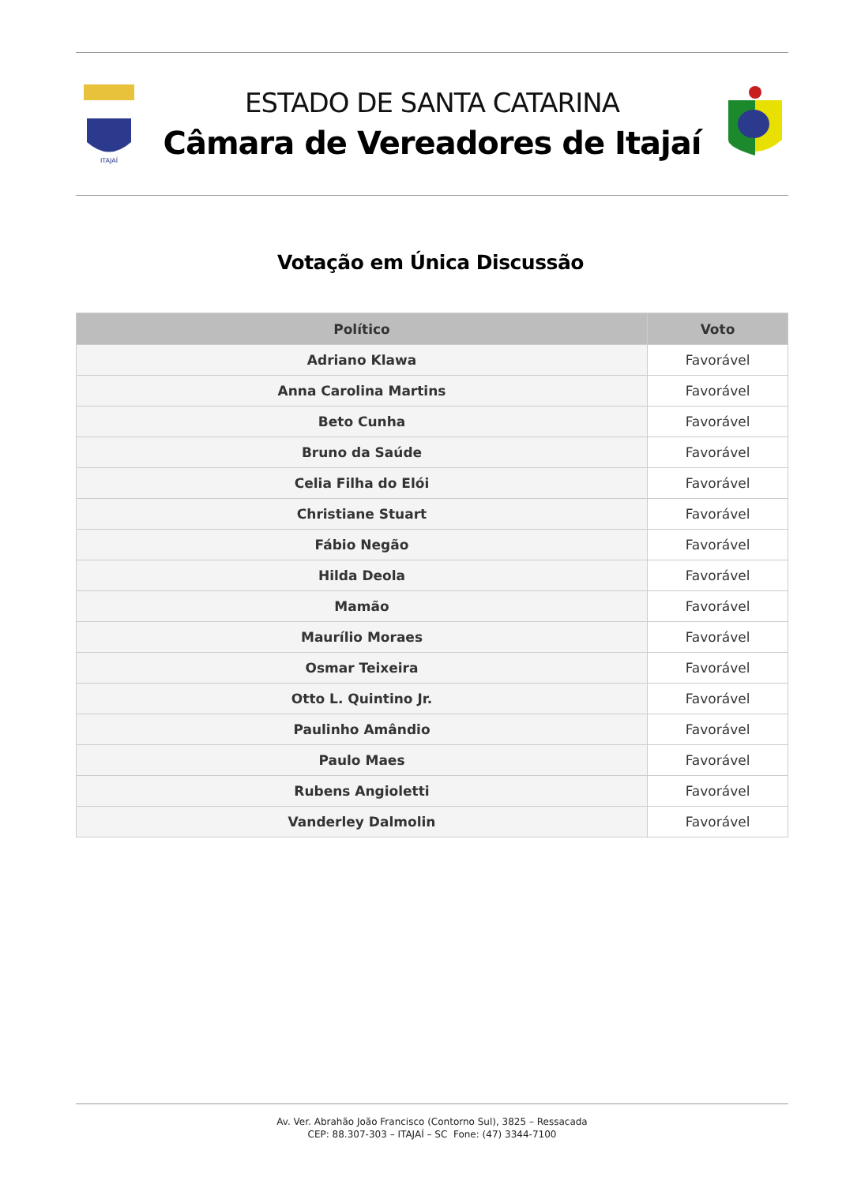ITAJAÍ
ESTADO DE SANTA CATARINA
Câmara de Vereadores de Itajaí
Votação em Única Discussão
| Político | Voto |
| --- | --- |
| Adriano Klawa | Favorável |
| Anna Carolina Martins | Favorável |
| Beto Cunha | Favorável |
| Bruno da Saúde | Favorável |
| Celia Filha do Elói | Favorável |
| Christiane Stuart | Favorável |
| Fábio Negão | Favorável |
| Hilda Deola | Favorável |
| Mamão | Favorável |
| Maurílio Moraes | Favorável |
| Osmar Teixeira | Favorável |
| Otto L. Quintino Jr. | Favorável |
| Paulinho Amândio | Favorável |
| Paulo Maes | Favorável |
| Rubens Angioletti | Favorável |
| Vanderley Dalmolin | Favorável |
Av. Ver. Abrahão João Francisco (Contorno Sul), 3825 – Ressacada
CEP: 88.307-303 – ITAJAÍ – SC Fone: (47) 3344-7100